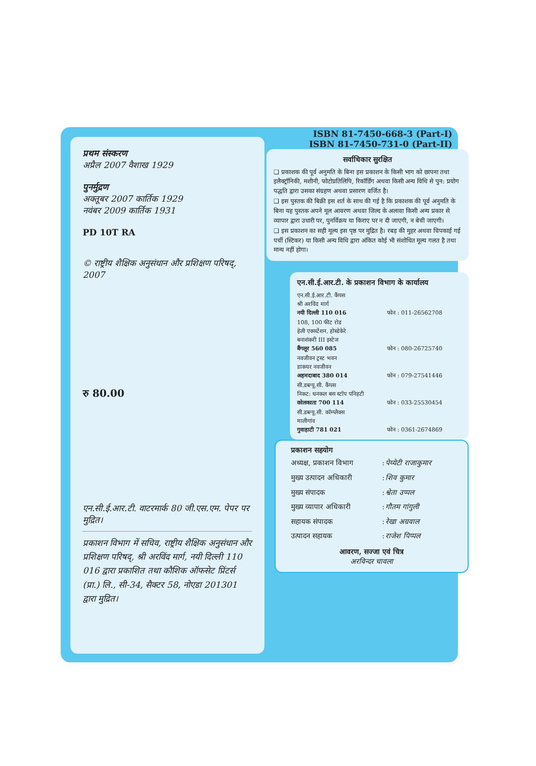प्रथम संस्करण
अप्रैल 2007 वैशाख 1929
पुनर्मुद्रण
अक्तूबर 2007 कार्तिक 1929
नवंबर 2009 कार्तिक 1931
PD 10T RA
© राष्ट्रीय शैक्षिक अनुसंधान और प्रशिक्षण परिषद्, 2007
रु 80.00
एन.सी.ई.आर.टी. वाटरमार्क 80 जी.एस.एम. पेपर पर मुद्रित।
प्रकाशन विभाग में सचिव, राष्ट्रीय शैक्षिक अनुसंधान और प्रशिक्षण परिषद्, श्री अरविंद मार्ग, नयी दिल्ली 110 016 द्वारा प्रकाशित तथा कौशिक ऑफसेट प्रिंटर्स (प्रा.) लि., सी-34, सैक्टर 58, नोएडा 201301 द्वारा मुद्रित।
ISBN 81-7450-668-3 (Part-I)
ISBN 81-7450-731-0 (Part-II)
सर्वाधिकार सुरक्षित
❑ प्रकाशक की पूर्व अनुमति के बिना इस प्रकाशन के किसी भाग को छापना तथा इलैक्ट्रॉनिकी, मशीनी, फोटोप्रतिलिपि, रिकॉर्डिंग अथवा किसी अन्य विधि से पुन: प्रयोग पद्धति द्वारा उसका संग्रहण अथवा प्रसारण वर्जित है।
❑ इस पुस्तक की बिक्री इस शर्त के साथ की गई है कि प्रकाशक की पूर्व अनुमति के बिना यह पुस्तक अपने मूल आवरण अथवा जिल्द के अलावा किसी अन्य प्रकार से व्यापार द्वारा उधारी पर, पुनर्विक्रय या किराए पर न दी जाएगी, न बेची जाएगी।
❑ इस प्रकाशन का सही मूल्य इस पृष्ठ पर मुद्रित है। रबड़ की मुहर अथवा चिपकाई गई पर्ची (स्टिकर) या किसी अन्य विधि द्वारा अंकित कोई भी संशोधित मूल्य गलत है तथा मान्य नहीं होगा।
एन.सी.ई.आर.टी. के प्रकाशन विभाग के कार्यालय
| एन.सी.ई.आर.टी. कैंपस श्री अरविंद मार्ग नयी दिल्ली 110 016 | फोन : 011-26562708 |
| 108, 100 फीट रोड हेली एक्सटेंशन, होस्डेकेरे बनाशंकरी III इस्टेज बैंगलूर 560 085 | फोन : 080-26725740 |
| नवजीवन ट्रस्ट भवन डाकघर नवजीवन अहमदाबाद 380 014 | फोन : 079-27541446 |
| सी.डब्ल्यू.सी. कैंपस निकट: धनकल बस स्टॉप पनिहटी कोलकाता 700 114 | फोन : 033-25530454 |
| सी.डब्ल्यू.सी. कॉम्प्लैक्स मालीगांव गुवाहाटी 781 021 | फोन : 0361-2674869 |
प्रकाशन सहयोग
| अध्यक्ष, प्रकाशन विभाग | : | पेय्येटी राजाकुमार |
| मुख्य उत्पादन अधिकारी | : | शिव कुमार |
| मुख्य संपादक | : | श्वेता उप्पल |
| मुख्य व्यापार अधिकारी | : | गौतम गांगुली |
| सहायक संपादक | : | रेखा अग्रवाल |
| उत्पादन सहायक | : | राजेश पिप्पल |
आवरण, सज्जा एवं चित्र
अरविन्दर चावला